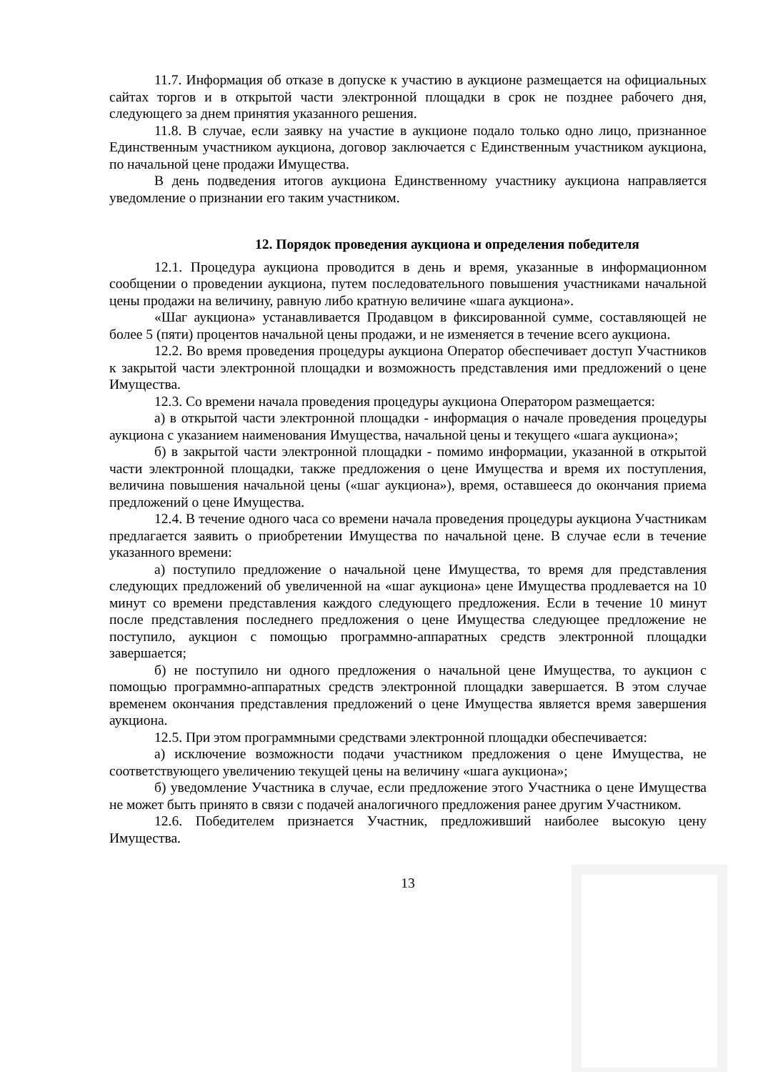11.7. Информация об отказе в допуске к участию в аукционе размещается на официальных сайтах торгов и в открытой части электронной площадки в срок не позднее рабочего дня, следующего за днем принятия указанного решения.
11.8. В случае, если заявку на участие в аукционе подало только одно лицо, признанное Единственным участником аукциона, договор заключается с Единственным участником аукциона, по начальной цене продажи Имущества.
В день подведения итогов аукциона Единственному участнику аукциона направляется уведомление о признании его таким участником.
12. Порядок проведения аукциона и определения победителя
12.1. Процедура аукциона проводится в день и время, указанные в информационном сообщении о проведении аукциона, путем последовательного повышения участниками начальной цены продажи на величину, равную либо кратную величине «шага аукциона».
«Шаг аукциона» устанавливается Продавцом в фиксированной сумме, составляющей не более 5 (пяти) процентов начальной цены продажи, и не изменяется в течение всего аукциона.
12.2. Во время проведения процедуры аукциона Оператор обеспечивает доступ Участников к закрытой части электронной площадки и возможность представления ими предложений о цене Имущества.
12.3. Со времени начала проведения процедуры аукциона Оператором размещается:
а) в открытой части электронной площадки - информация о начале проведения процедуры аукциона с указанием наименования Имущества, начальной цены и текущего «шага аукциона»;
б) в закрытой части электронной площадки - помимо информации, указанной в открытой части электронной площадки, также предложения о цене Имущества и время их поступления, величина повышения начальной цены («шаг аукциона»), время, оставшееся до окончания приема предложений о цене Имущества.
12.4. В течение одного часа со времени начала проведения процедуры аукциона Участникам предлагается заявить о приобретении Имущества по начальной цене. В случае если в течение указанного времени:
а) поступило предложение о начальной цене Имущества, то время для представления следующих предложений об увеличенной на «шаг аукциона» цене Имущества продлевается на 10 минут со времени представления каждого следующего предложения. Если в течение 10 минут после представления последнего предложения о цене Имущества следующее предложение не поступило, аукцион с помощью программно-аппаратных средств электронной площадки завершается;
б) не поступило ни одного предложения о начальной цене Имущества, то аукцион с помощью программно-аппаратных средств электронной площадки завершается. В этом случае временем окончания представления предложений о цене Имущества является время завершения аукциона.
12.5. При этом программными средствами электронной площадки обеспечивается:
а) исключение возможности подачи участником предложения о цене Имущества, не соответствующего увеличению текущей цены на величину «шага аукциона»;
б) уведомление Участника в случае, если предложение этого Участника о цене Имущества не может быть принято в связи с подачей аналогичного предложения ранее другим Участником.
12.6. Победителем признается Участник, предложивший наиболее высокую цену Имущества.
13